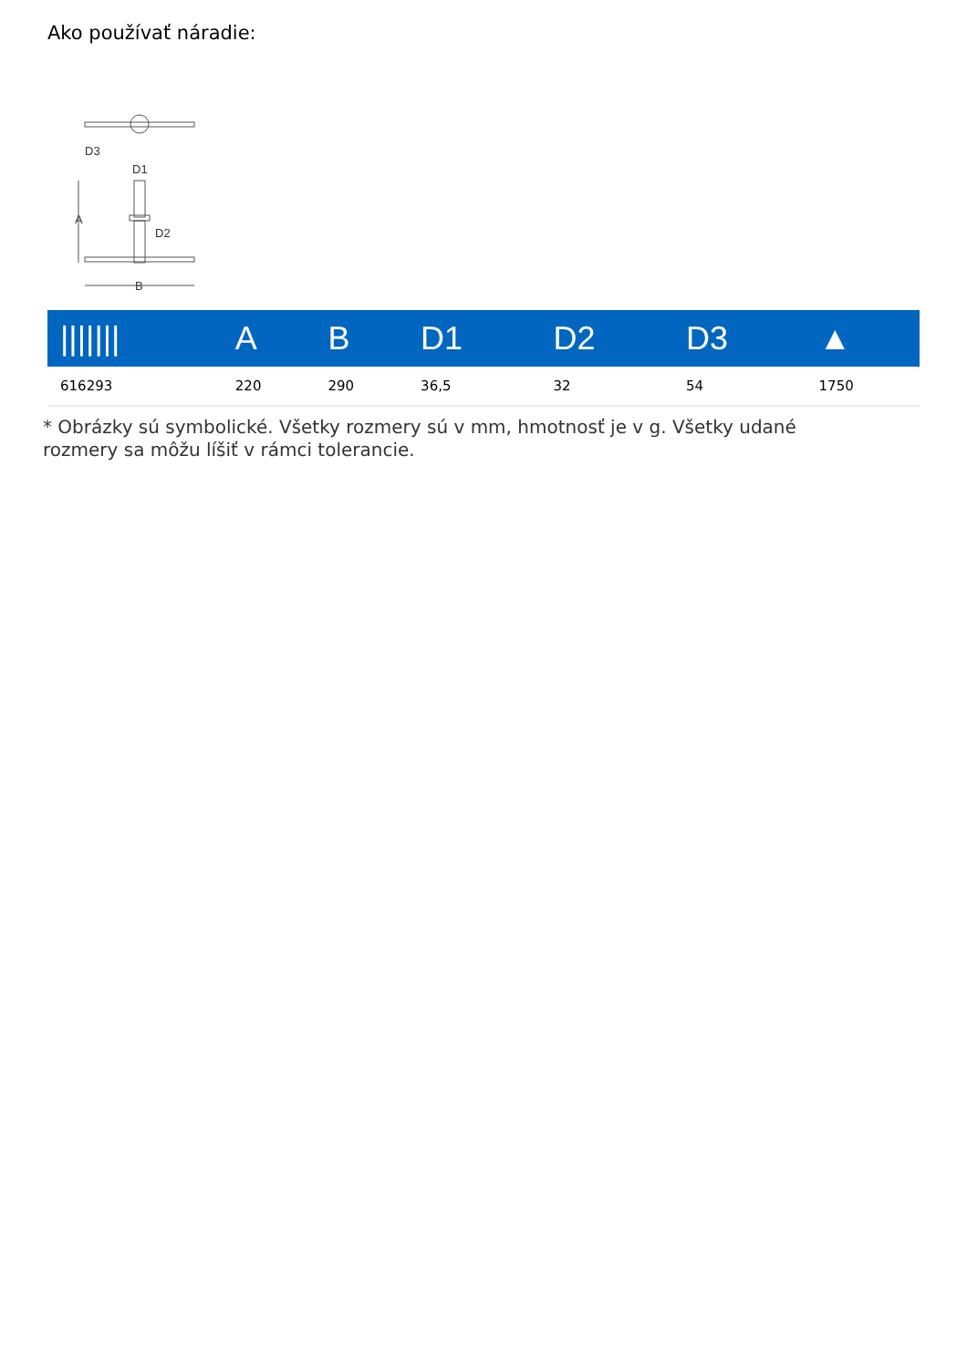Ako používať náradie:
D3
A
D1
D2
B
| /////// | A | B | D1 | D2 | D3 | ▲ |
| --- | --- | --- | --- | --- | --- | --- |
| 616293 | 220 | 290 | 36,5 | 32 | 54 | 1750 |
* Obrázky sú symbolické. Všetky rozmery sú v mm, hmotnosť je v g. Všetky udané rozmery sa môžu líšiť v rámci tolerancie.